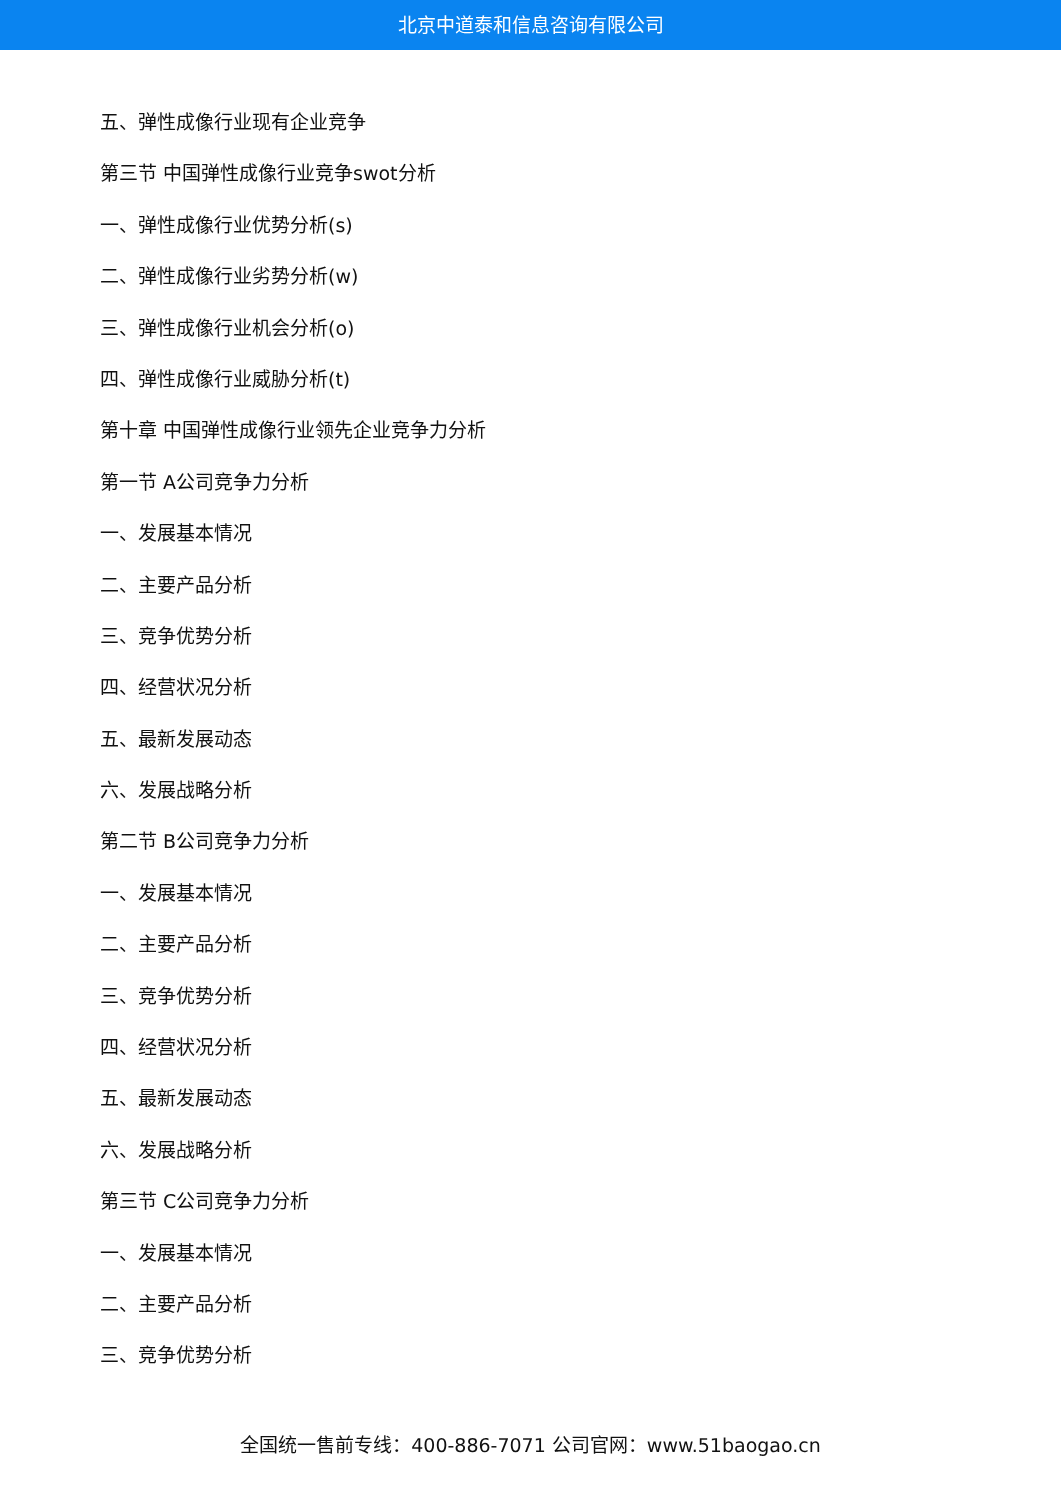北京中道泰和信息咨询有限公司
五、弹性成像行业现有企业竞争
第三节 中国弹性成像行业竞争swot分析
一、弹性成像行业优势分析(s)
二、弹性成像行业劣势分析(w)
三、弹性成像行业机会分析(o)
四、弹性成像行业威胁分析(t)
第十章 中国弹性成像行业领先企业竞争力分析
第一节 A公司竞争力分析
一、发展基本情况
二、主要产品分析
三、竞争优势分析
四、经营状况分析
五、最新发展动态
六、发展战略分析
第二节 B公司竞争力分析
一、发展基本情况
二、主要产品分析
三、竞争优势分析
四、经营状况分析
五、最新发展动态
六、发展战略分析
第三节 C公司竞争力分析
一、发展基本情况
二、主要产品分析
三、竞争优势分析
全国统一售前专线：400-886-7071 公司官网：www.51baogao.cn